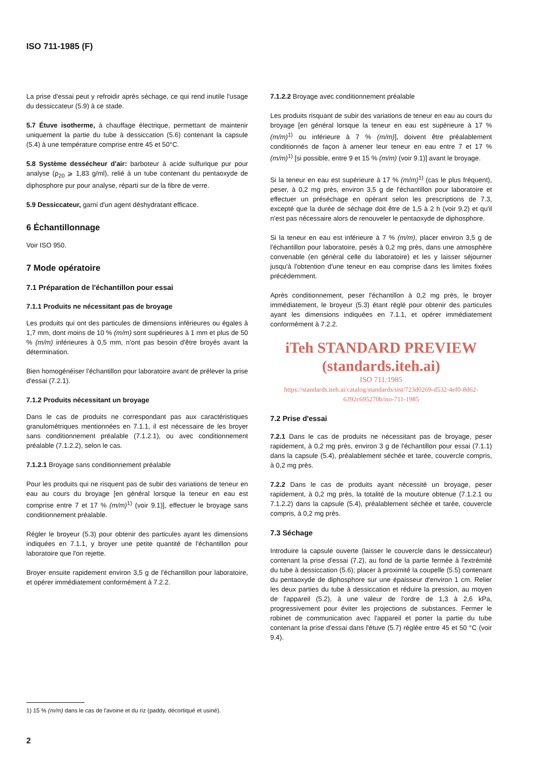ISO 711-1985 (F)
La prise d'essai peut y refroidir après séchage, ce qui rend inutile l'usage du dessiccateur (5.9) à ce stade.
5.7 Étuve isotherme, à chauffage électrique, permettant de maintenir uniquement la partie du tube à dessiccation (5.6) contenant la capsule (5.4) à une température comprise entre 45 et 50°C.
5.8 Système dessécheur d'air: barboteur à acide sulfurique pur pour analyse (ρ<sub>20</sub> ⩾ 1,83 g/ml), relié à un tube contenant du pentaoxyde de diphosphore pur pour analyse, réparti sur de la fibre de verre.
5.9 Dessiccateur, garni d'un agent déshydratant efficace.
6 Échantillonnage
Voir ISO 950.
7 Mode opératoire
7.1 Préparation de l'échantillon pour essai
7.1.1 Produits ne nécessitant pas de broyage
Les produits qui ont des particules de dimensions inférieures ou égales à 1,7 mm, dont moins de 10 % (m/m) sont supérieures à 1 mm et plus de 50 % (m/m) inférieures à 0,5 mm, n'ont pas besoin d'être broyés avant la détermination.
Bien homogénéiser l'échantillon pour laboratoire avant de prélever la prise d'essai (7.2.1).
7.1.2 Produits nécessitant un broyage
Dans le cas de produits ne correspondant pas aux caractéristiques granulométriques mentionnées en 7.1.1, il est nécessaire de les broyer sans conditionnement préalable (7.1.2.1), ou avec conditionnement préalable (7.1.2.2), selon le cas.
7.1.2.1 Broyage sans conditionnement préalable
Pour les produits qui ne risquent pas de subir des variations de teneur en eau au cours du broyage [en général lorsque la teneur en eau est comprise entre 7 et 17 % (m/m)<sup>1)</sup> (voir 9.1)], effectuer le broyage sans conditionnement préalable.
Régler le broyeur (5.3) pour obtenir des particules ayant les dimensions indiquées en 7.1.1, y broyer une petite quantité de l'échantillon pour laboratoire que l'on rejette.
Broyer ensuite rapidement environ 3,5 g de l'échantillon pour laboratoire, et opérer immédiatement conformément à 7.2.2.
7.1.2.2 Broyage avec conditionnement préalable
Les produits risquant de subir des variations de teneur en eau au cours du broyage [en général lorsque la teneur en eau est supérieure à 17 % (m/m)<sup>1)</sup> ou inférieure à 7 % (m/m)], doivent être préalablement conditionnés de façon à amener leur teneur en eau entre 7 et 17 % (m/m)<sup>1)</sup> [si possible, entre 9 et 15 % (m/m) (voir 9.1)] avant le broyage.
Si la teneur en eau est supérieure à 17 % (m/m)<sup>1)</sup> (cas le plus fréquent), peser, à 0,2 mg près, environ 3,5 g de l'échantillon pour laboratoire et effectuer un préséchage en opérant selon les prescriptions de 7.3, excepté que la durée de séchage doit être de 1,5 à 2 h (voir 9.2) et qu'il n'est pas nécessaire alors de renouveler le pentaoxyde de diphosphore.
Si la teneur en eau est inférieure à 7 % (m/m), placer environ 3,5 g de l'échantillon pour laboratoire, pesés à 0,2 mg près, dans une atmosphère convenable (en général celle du laboratoire) et les y laisser séjourner jusqu'à l'obtention d'une teneur en eau comprise dans les limites fixées précédemment.
Après conditionnement, peser l'échantillon à 0,2 mg près, le broyer immédiatement, le broyeur (5.3) étant réglé pour obtenir des particules ayant les dimensions indiquées en 7.1.1, et opérer immédiatement conformément à 7.2.2.
iTeh STANDARD PREVIEW
(standards.iteh.ai)
ISO 711:1985
https://standards.iteh.ai/catalog/standards/sist/723d0269-d532-4ef0-8d62-6392c695270b/iso-711-1985
7.2 Prise d'essai
7.2.1 Dans le cas de produits ne nécessitant pas de broyage, peser rapidement, à 0,2 mg près, environ 3 g de l'échantillon pour essai (7.1.1) dans la capsule (5.4), préalablement séchée et tarée, couvercle compris, à 0,2 mg près.
7.2.2 Dans le cas de produits ayant nécessité un broyage, peser rapidement, à 0,2 mg près, la totalité de la mouture obtenue (7.1.2.1 ou 7.1.2.2) dans la capsule (5.4), préalablement séchée et tarée, couvercle compris, à 0,2 mg près.
7.3 Séchage
Introduire la capsule ouverte (laisser le couvercle dans le dessiccateur) contenant la prise d'essai (7.2), au fond de la partie fermée à l'extrémité du tube à dessiccation (5.6); placer à proximité la coupelle (5.5) contenant du pentaoxyde de diphosphore sur une épaisseur d'environ 1 cm. Relier les deux parties du tube à dessiccation et réduire la pression, au moyen de l'appareil (5.2), à une valeur de l'ordre de 1,3 à 2,6 kPa, progressivement pour éviter les projections de substances. Fermer le robinet de communication avec l'appareil et porter la partie du tube contenant la prise d'essai dans l'étuve (5.7) réglée entre 45 et 50 °C (voir 9.4).
1) 15 % (m/m) dans le cas de l'avoine et du riz (paddy, décortiqué et usiné).
2